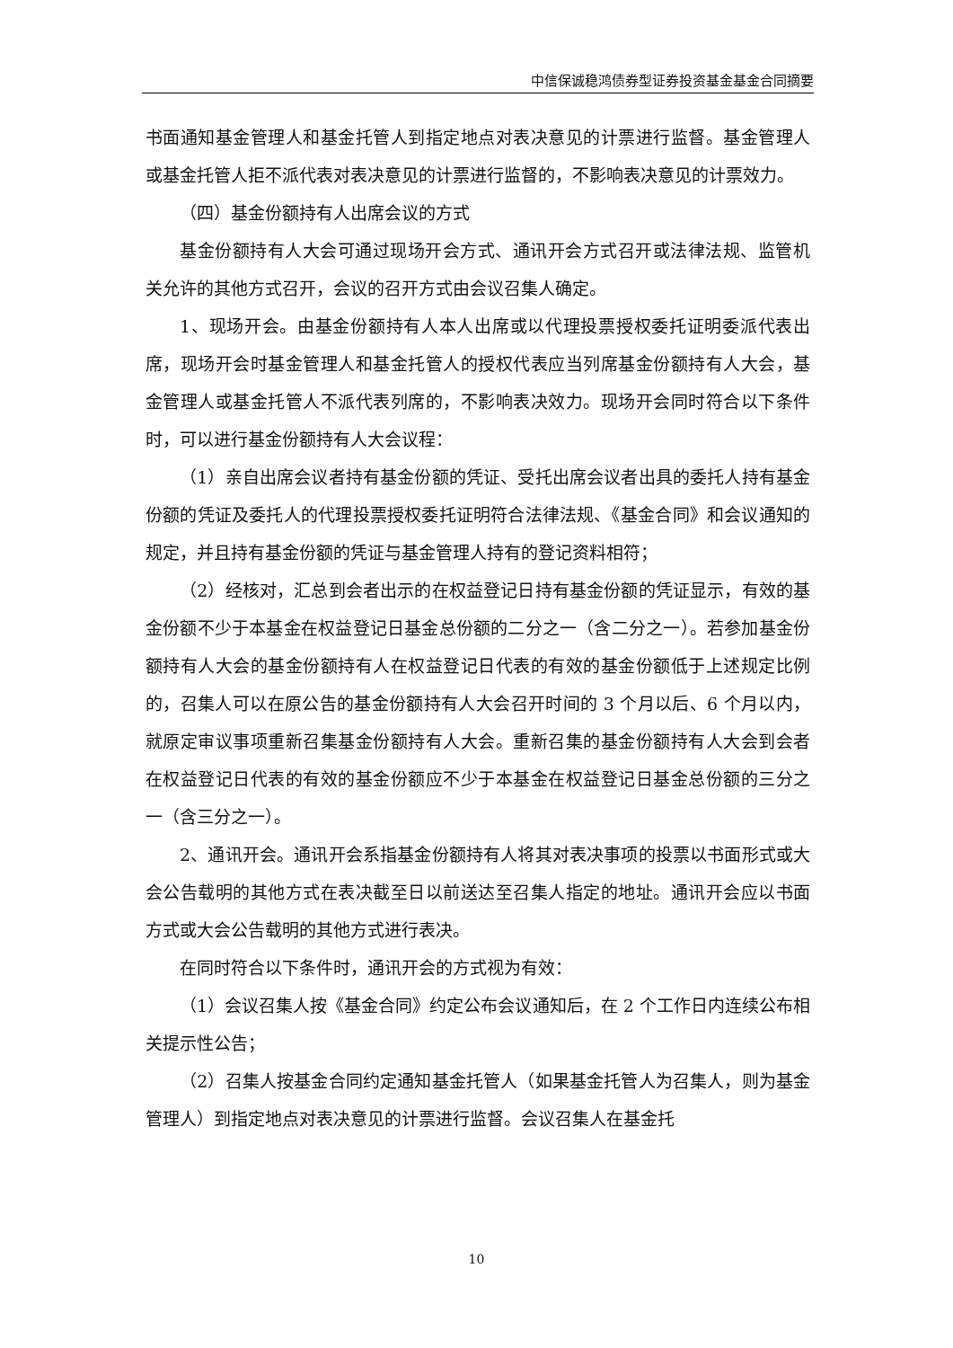中信保诚稳鸿债券型证券投资基金基金合同摘要
书面通知基金管理人和基金托管人到指定地点对表决意见的计票进行监督。基金管理人或基金托管人拒不派代表对表决意见的计票进行监督的，不影响表决意见的计票效力。
（四）基金份额持有人出席会议的方式
基金份额持有人大会可通过现场开会方式、通讯开会方式召开或法律法规、监管机关允许的其他方式召开，会议的召开方式由会议召集人确定。
1、现场开会。由基金份额持有人本人出席或以代理投票授权委托证明委派代表出席，现场开会时基金管理人和基金托管人的授权代表应当列席基金份额持有人大会，基金管理人或基金托管人不派代表列席的，不影响表决效力。现场开会同时符合以下条件时，可以进行基金份额持有人大会议程：
（1）亲自出席会议者持有基金份额的凭证、受托出席会议者出具的委托人持有基金份额的凭证及委托人的代理投票授权委托证明符合法律法规、《基金合同》和会议通知的规定，并且持有基金份额的凭证与基金管理人持有的登记资料相符；
（2）经核对，汇总到会者出示的在权益登记日持有基金份额的凭证显示，有效的基金份额不少于本基金在权益登记日基金总份额的二分之一（含二分之一）。若参加基金份额持有人大会的基金份额持有人在权益登记日代表的有效的基金份额低于上述规定比例的，召集人可以在原公告的基金份额持有人大会召开时间的 3 个月以后、6 个月以内，就原定审议事项重新召集基金份额持有人大会。重新召集的基金份额持有人大会到会者在权益登记日代表的有效的基金份额应不少于本基金在权益登记日基金总份额的三分之一（含三分之一）。
2、通讯开会。通讯开会系指基金份额持有人将其对表决事项的投票以书面形式或大会公告载明的其他方式在表决截至日以前送达至召集人指定的地址。通讯开会应以书面方式或大会公告载明的其他方式进行表决。
在同时符合以下条件时，通讯开会的方式视为有效：
（1）会议召集人按《基金合同》约定公布会议通知后，在 2 个工作日内连续公布相关提示性公告；
（2）召集人按基金合同约定通知基金托管人（如果基金托管人为召集人，则为基金管理人）到指定地点对表决意见的计票进行监督。会议召集人在基金托
10